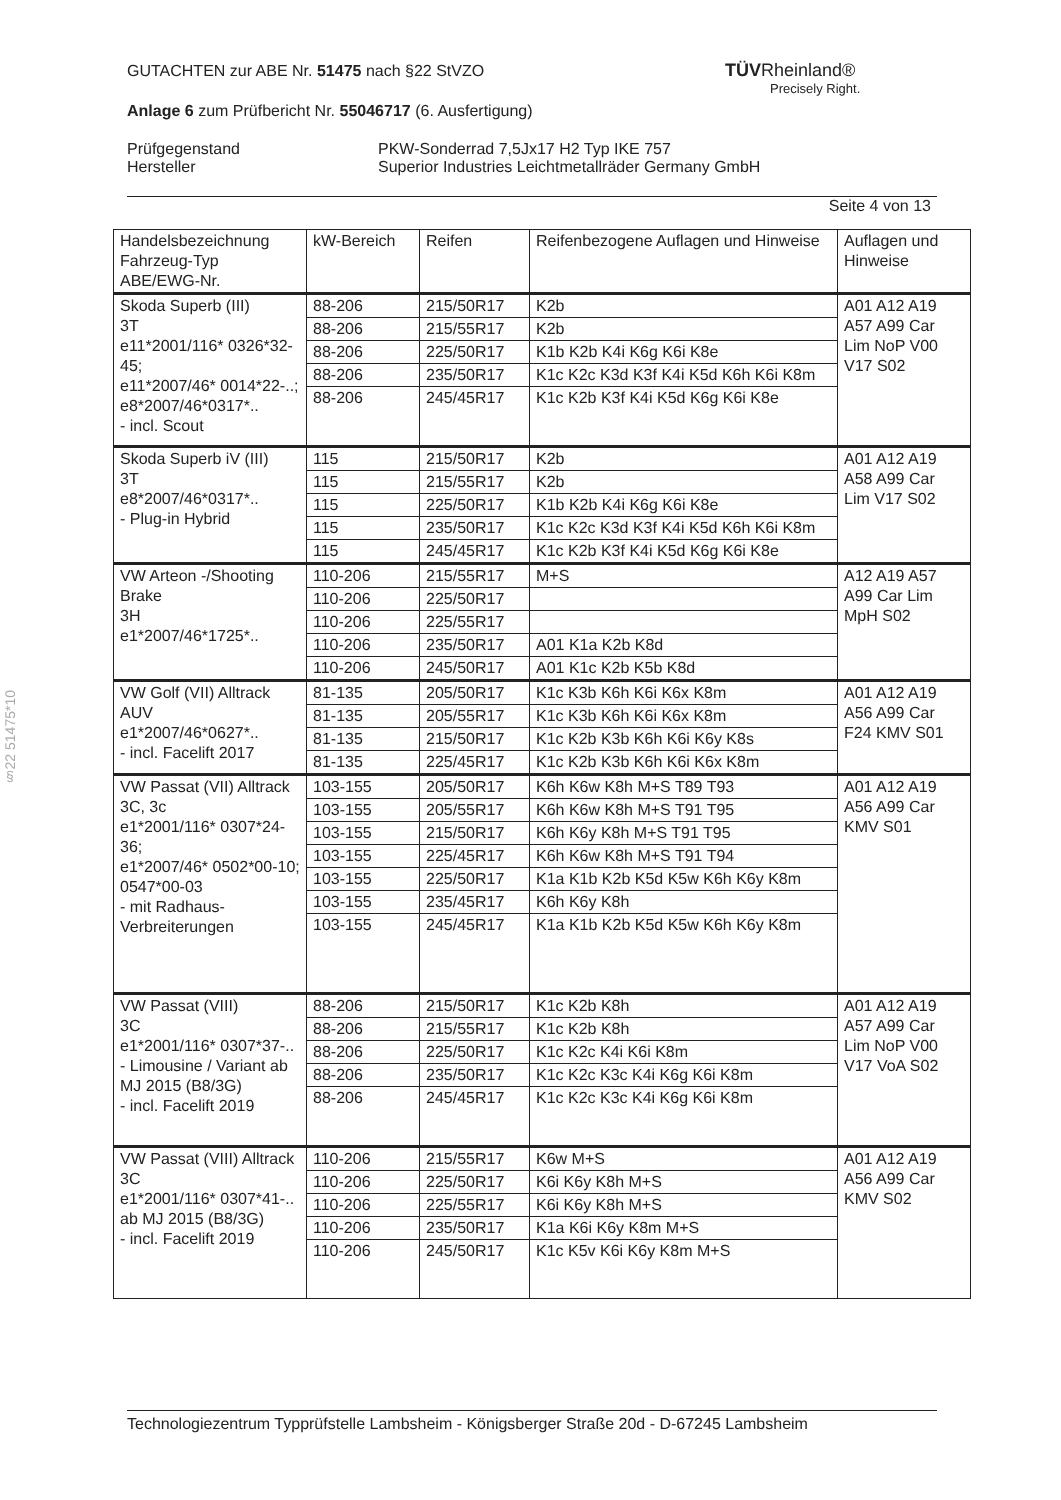GUTACHTEN zur ABE Nr. 51475 nach §22 StVZO
Anlage 6 zum Prüfbericht Nr. 55046717 (6. Ausfertigung)
Prüfgegenstand
Hersteller
PKW-Sonderrad 7,5Jx17 H2 Typ IKE 757
Superior Industries Leichtmetallräder Germany GmbH
Seite 4 von 13
TÜVRheinland®
Precisely Right.
§22 51475*10
| Handelsbezeichnung Fahrzeug-Typ ABE/EWG-Nr. | kW-Bereich | Reifen | Reifenbezogene Auflagen und Hinweise | Auflagen und Hinweise |
| --- | --- | --- | --- | --- |
| Skoda Superb (III) 3T e11*2001/116* 0326*32-45; e11*2007/46* 0014*22-..; e8*2007/46*0317*.. - incl. Scout | 88-206 | 215/50R17 | K2b | A01 A12 A19 A57 A99 Car Lim NoP V00 V17 S02 |
| | 88-206 | 215/55R17 | K2b | |
| | 88-206 | 225/50R17 | K1b K2b K4i K6g K6i K8e | |
| | 88-206 | 235/50R17 | K1c K2c K3d K3f K4i K5d K6h K6i K8m | |
| | 88-206 | 245/45R17 | K1c K2b K3f K4i K5d K6g K6i K8e | |
| Skoda Superb iV (III) 3T e8*2007/46*0317*.. - Plug-in Hybrid | 115 | 215/50R17 | K2b | A01 A12 A19 A58 A99 Car Lim V17 S02 |
| | 115 | 215/55R17 | K2b | |
| | 115 | 225/50R17 | K1b K2b K4i K6g K6i K8e | |
| | 115 | 235/50R17 | K1c K2c K3d K3f K4i K5d K6h K6i K8m | |
| | 115 | 245/45R17 | K1c K2b K3f K4i K5d K6g K6i K8e | |
| VW Arteon -/Shooting Brake 3H e1*2007/46*1725*.. | 110-206 | 215/55R17 | M+S | A12 A19 A57 A99 Car Lim MpH S02 |
| | 110-206 | 225/50R17 | | |
| | 110-206 | 225/55R17 | | |
| | 110-206 | 235/50R17 | A01 K1a K2b K8d | |
| | 110-206 | 245/50R17 | A01 K1c K2b K5b K8d | |
| VW Golf (VII) Alltrack AUV e1*2007/46*0627*.. - incl. Facelift 2017 | 81-135 | 205/50R17 | K1c K3b K6h K6i K6x K8m | A01 A12 A19 A56 A99 Car F24 KMV S01 |
| | 81-135 | 205/55R17 | K1c K3b K6h K6i K6x K8m | |
| | 81-135 | 215/50R17 | K1c K2b K3b K6h K6i K6y K8s | |
| | 81-135 | 225/45R17 | K1c K2b K3b K6h K6i K6x K8m | |
| VW Passat (VII) Alltrack 3C, 3c e1*2001/116* 0307*24-36; e1*2007/46* 0502*00-10; 0547*00-03 - mit Radhaus-Verbreiterungen | 103-155 | 205/50R17 | K6h K6w K8h M+S T89 T93 | A01 A12 A19 A56 A99 Car KMV S01 |
| | 103-155 | 205/55R17 | K6h K6w K8h M+S T91 T95 | |
| | 103-155 | 215/50R17 | K6h K6y K8h M+S T91 T95 | |
| | 103-155 | 225/45R17 | K6h K6w K8h M+S T91 T94 | |
| | 103-155 | 225/50R17 | K1a K1b K2b K5d K5w K6h K6y K8m | |
| | 103-155 | 235/45R17 | K6h K6y K8h | |
| | 103-155 | 245/45R17 | K1a K1b K2b K5d K5w K6h K6y K8m | |
| VW Passat (VIII) 3C e1*2001/116* 0307*37-.. - Limousine / Variant ab MJ 2015 (B8/3G) - incl. Facelift 2019 | 88-206 | 215/50R17 | K1c K2b K8h | A01 A12 A19 A57 A99 Car Lim NoP V00 V17 VoA S02 |
| | 88-206 | 215/55R17 | K1c K2b K8h | |
| | 88-206 | 225/50R17 | K1c K2c K4i K6i K8m | |
| | 88-206 | 235/50R17 | K1c K2c K3c K4i K6g K6i K8m | |
| | 88-206 | 245/45R17 | K1c K2c K3c K4i K6g K6i K8m | |
| VW Passat (VIII) Alltrack 3C e1*2001/116* 0307*41-.. ab MJ 2015 (B8/3G) - incl. Facelift 2019 | 110-206 | 215/55R17 | K6w M+S | A01 A12 A19 A56 A99 Car KMV S02 |
| | 110-206 | 225/50R17 | K6i K6y K8h M+S | |
| | 110-206 | 225/55R17 | K6i K6y K8h M+S | |
| | 110-206 | 235/50R17 | K1a K6i K6y K8m M+S | |
| | 110-206 | 245/50R17 | K1c K5v K6i K6y K8m M+S | |
Technologiezentrum Typprüfstelle Lambsheim - Königsberger Straße 20d - D-67245 Lambsheim